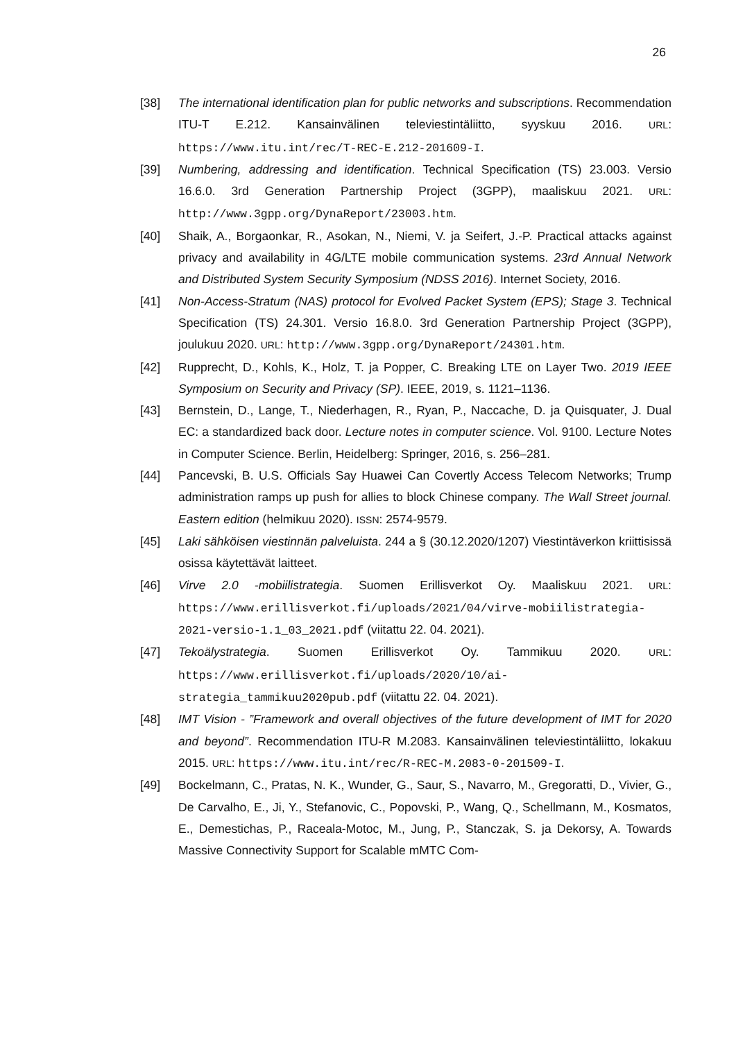26
[38] The international identification plan for public networks and subscriptions. Recommendation ITU-T E.212. Kansainvälinen televiestintäliitto, syyskuu 2016. URL: https://www.itu.int/rec/T-REC-E.212-201609-I.
[39] Numbering, addressing and identification. Technical Specification (TS) 23.003. Versio 16.6.0. 3rd Generation Partnership Project (3GPP), maaliskuu 2021. URL: http://www.3gpp.org/DynaReport/23003.htm.
[40] Shaik, A., Borgaonkar, R., Asokan, N., Niemi, V. ja Seifert, J.-P. Practical attacks against privacy and availability in 4G/LTE mobile communication systems. 23rd Annual Network and Distributed System Security Symposium (NDSS 2016). Internet Society, 2016.
[41] Non-Access-Stratum (NAS) protocol for Evolved Packet System (EPS); Stage 3. Technical Specification (TS) 24.301. Versio 16.8.0. 3rd Generation Partnership Project (3GPP), joulukuu 2020. URL: http://www.3gpp.org/DynaReport/24301.htm.
[42] Rupprecht, D., Kohls, K., Holz, T. ja Popper, C. Breaking LTE on Layer Two. 2019 IEEE Symposium on Security and Privacy (SP). IEEE, 2019, s. 1121–1136.
[43] Bernstein, D., Lange, T., Niederhagen, R., Ryan, P., Naccache, D. ja Quisquater, J. Dual EC: a standardized back door. Lecture notes in computer science. Vol. 9100. Lecture Notes in Computer Science. Berlin, Heidelberg: Springer, 2016, s. 256–281.
[44] Pancevski, B. U.S. Officials Say Huawei Can Covertly Access Telecom Networks; Trump administration ramps up push for allies to block Chinese company. The Wall Street journal. Eastern edition (helmikuu 2020). ISSN: 2574-9579.
[45] Laki sähköisen viestinnän palveluista. 244 a § (30.12.2020/1207) Viestintäverkon kriittisissä osissa käytettävät laitteet.
[46] Virve 2.0 -mobiilistrategia. Suomen Erillisverkot Oy. Maaliskuu 2021. URL: https://www.erillisverkot.fi/uploads/2021/04/virve-mobiilistrategia-2021-versio-1.1_03_2021.pdf (viitattu 22. 04. 2021).
[47] Tekoälystrategia. Suomen Erillisverkot Oy. Tammikuu 2020. URL: https://www.erillisverkot.fi/uploads/2020/10/ai-strategia_tammikuu2020pub.pdf (viitattu 22. 04. 2021).
[48] IMT Vision - ”Framework and overall objectives of the future development of IMT for 2020 and beyond”. Recommendation ITU-R M.2083. Kansainvälinen televiestintäliitto, lokakuu 2015. URL: https://www.itu.int/rec/R-REC-M.2083-0-201509-I.
[49] Bockelmann, C., Pratas, N. K., Wunder, G., Saur, S., Navarro, M., Gregoratti, D., Vivier, G., De Carvalho, E., Ji, Y., Stefanovic, C., Popovski, P., Wang, Q., Schellmann, M., Kosmatos, E., Demestichas, P., Raceala-Motoc, M., Jung, P., Stanczak, S. ja Dekorsy, A. Towards Massive Connectivity Support for Scalable mMTC Com-